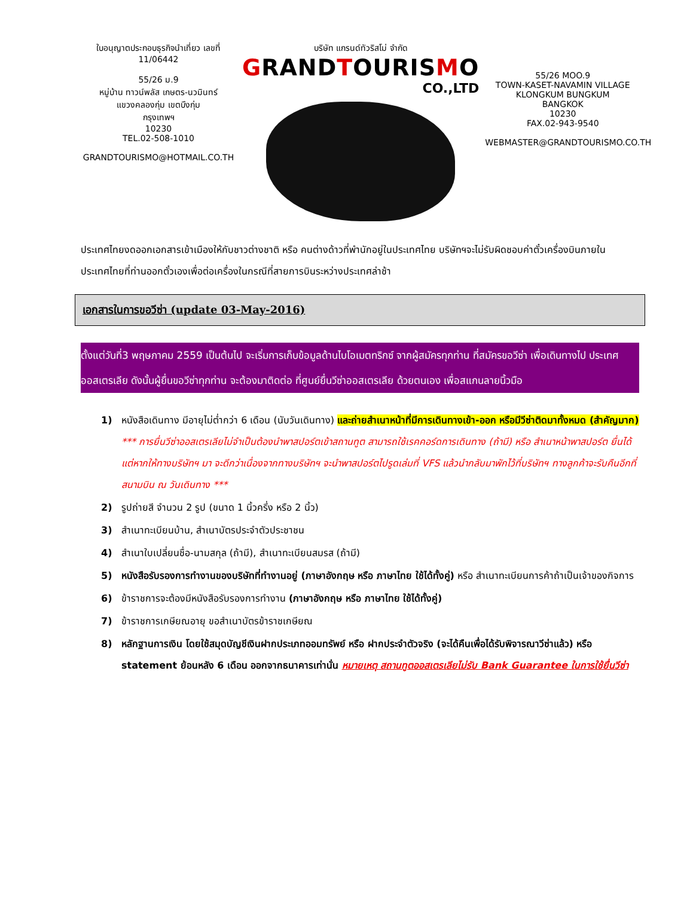ใบอนุญาตประกอบธุรกิจนำเที่ยว เลขที่ 11/06442
55/26 ม.9
หมู่บ้าน ทาวน์พลัส เกษตร-นวมินทร์
แขวงคลองกุ่ม เขตบึงกุ่ม
กรุงเทพฯ
10230
TEL.02-508-1010
GRANDTOURISMO@HOTMAIL.CO.TH
บริษัท แกรนด์ทัวริสโม่ จำกัด
GRANDTOURISMO
CO.,LTD
55/26 MOO.9
TOWN-KASET-NAVAMIN VILLAGE
KLONGKUM BUNGKUM
BANGKOK
10230
FAX.02-943-9540
WEBMASTER@GRANDTOURISMO.CO.TH
ประเทศไทยงดออกเอกสารเข้าเมืองให้กับชาวต่างชาติ หรือ คนต่างด้าวที่พำนักอยู่ในประเทศไทย บริษัทฯจะไม่รับผิดชอบค่าตั๋วเครื่องบินภายในประเทศไทยที่ท่านออกตั๋วเองเพื่อต่อเครื่องในกรณีที่สายการบินระหว่างประเทศล่าช้า
เอกสารในการขอวีซ่า (update 03-May-2016)
ตั้งแต่วันที่3 พฤษภาคม 2559 เป็นต้นไป จะเริ่มการเก็บข้อมูลด้านไบโอเมตทริกซ์ จากผู้สมัครทุกท่าน ที่สมัครขอวีซ่า เพื่อเดินทางไป ประเทศออสเตรเลีย ดังนั้นผู้ยื่นขอวีซ่าทุกท่าน จะต้องมาติดต่อ ที่ศูนย์ยื่นวีซ่าออสเตรเลีย ด้วยตนเอง เพื่อสแกนลายนิ้วมือ
1) หนังสือเดินทาง มีอายุไม่ต่ำกว่า 6 เดือน (นับวันเดินทาง) และถ่ายสำเนาหน้าที่มีการเดินทางเข้า-ออก หรือมีวีซ่าติดมาทั้งหมด (สำคัญมาก)
*** การยื่นวีซ่าออสเตรเลียไม่จำเป็นต้องนำพาสปอร์ตเข้าสถานทูต สามารถใช้เรคคอร์ดการเดินทาง (ถ้ามี) หรือ สำเนาหน้าพาสปอร์ต ยื่นได้ แต่หากให้ทางบริษัทฯ มา จะดีกว่าเนื่องจากทางบริษัทฯ จะนำพาสปอร์ตไปรูดเล่มที่ VFS แล้วนำกลับมาพักไว้ที่บริษัทฯ ทางลูกค้าจะรับคืนอีกที่สนามบิน ณ วันเดินทาง ***
2) รูปถ่ายสี จำนวน 2 รูป (ขนาด 1 นิ้วครึ่ง หรือ 2 นิ้ว)
3) สำเนาทะเบียนบ้าน, สำเนาบัตรประจำตัวประชาชน
4) สำเนาใบเปลี่ยนชื่อ-นามสกุล (ถ้ามี), สำเนาทะเบียนสมรส (ถ้ามี)
5) หนังสือรับรองการทำงานของบริษัทที่ทำงานอยู่ (ภาษาอังกฤษ หรือ ภาษาไทย ใช้ได้ทั้งคู่) หรือ สำเนาทะเบียนการค้าถ้าเป็นเจ้าของกิจการ
6) ข้าราชการจะต้องมีหนังสือรับรองการทำงาน (ภาษาอังกฤษ หรือ ภาษาไทย ใช้ได้ทั้งคู่)
7) ข้าราชการเกษียณอายุ ขอสำเนาบัตรข้าราชเกษียณ
8) หลักฐานการเงิน โดยใช้สมุดบัญชีเงินฝากประเภทออมทรัพย์ หรือ ฝากประจำตัวจริง (จะได้คืนเพื่อได้รับพิจารณาวีซ่าแล้ว) หรือ statement ย้อนหลัง 6 เดือน ออกจากธนาคารเท่านั่น หมายเหตุ สถานทูตออสเตรเลียไม่รับ Bank Guarantee ในการใช้ยื่นวีซ่า